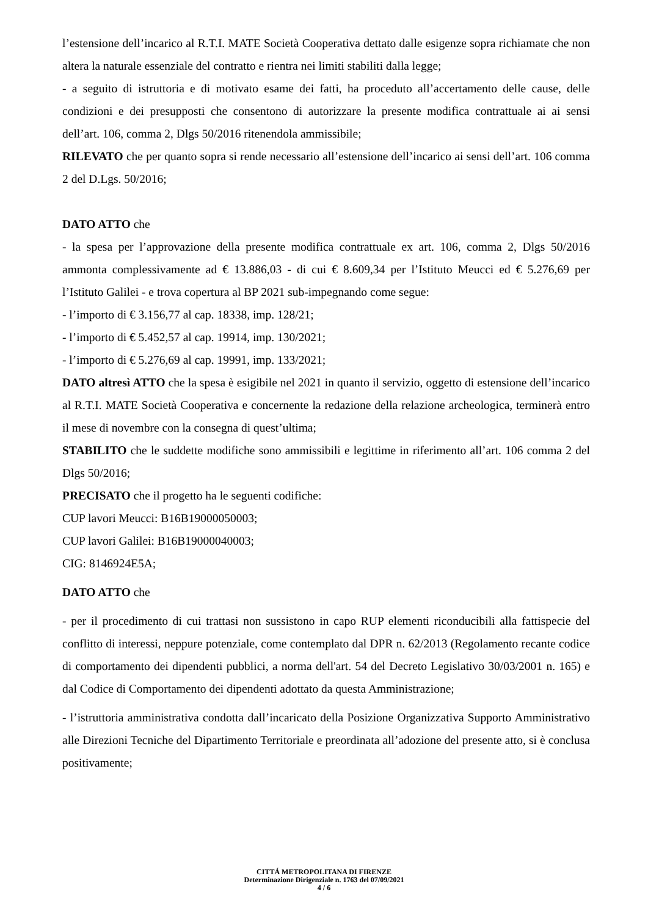l’estensione dell’incarico al R.T.I. MATE Società Cooperativa dettato dalle esigenze sopra richiamate che non altera la naturale essenziale del contratto e rientra nei limiti stabiliti dalla legge;
- a seguito di istruttoria e di motivato esame dei fatti, ha proceduto all’accertamento delle cause, delle condizioni e dei presupposti che consentono di autorizzare la presente modifica contrattuale ai ai sensi dell’art. 106, comma 2, Dlgs 50/2016 ritenendola ammissibile;
RILEVATO che per quanto sopra si rende necessario all’estensione dell’incarico ai sensi dell’art. 106 comma 2 del D.Lgs. 50/2016;
DATO ATTO che
- la spesa per l’approvazione della presente modifica contrattuale ex art. 106, comma 2, Dlgs 50/2016 ammonta complessivamente ad € 13.886,03 - di cui € 8.609,34 per l’Istituto Meucci ed € 5.276,69 per l’Istituto Galilei - e trova copertura al BP 2021 sub-impegnando come segue:
- l’importo di € 3.156,77 al cap. 18338, imp. 128/21;
- l’importo di € 5.452,57 al cap. 19914, imp. 130/2021;
- l’importo di € 5.276,69 al cap. 19991, imp. 133/2021;
DATO altresì ATTO che la spesa è esigibile nel 2021 in quanto il servizio, oggetto di estensione dell’incarico al R.T.I. MATE Società Cooperativa e concernente la redazione della relazione archeologica, terminerà entro il mese di novembre con la consegna di quest’ultima;
STABILITO che le suddette modifiche sono ammissibili e legittime in riferimento all’art. 106 comma 2 del Dlgs 50/2016;
PRECISATO che il progetto ha le seguenti codifiche:
CUP lavori Meucci: B16B19000050003;
CUP lavori Galilei: B16B19000040003;
CIG: 8146924E5A;
DATO ATTO che
- per il procedimento di cui trattasi non sussistono in capo RUP elementi riconducibili alla fattispecie del conflitto di interessi, neppure potenziale, come contemplato dal DPR n. 62/2013 (Regolamento recante codice di comportamento dei dipendenti pubblici, a norma dell'art. 54 del Decreto Legislativo 30/03/2001 n. 165) e dal Codice di Comportamento dei dipendenti adottato da questa Amministrazione;
- l’istruttoria amministrativa condotta dall’incaricato della Posizione Organizzativa Supporto Amministrativo alle Direzioni Tecniche del Dipartimento Territoriale e preordinata all’adozione del presente atto, si è conclusa positivamente;
CITTÁ METROPOLITANA DI FIRENZE
Determinazione Dirigenziale n. 1763 del 07/09/2021
4 / 6